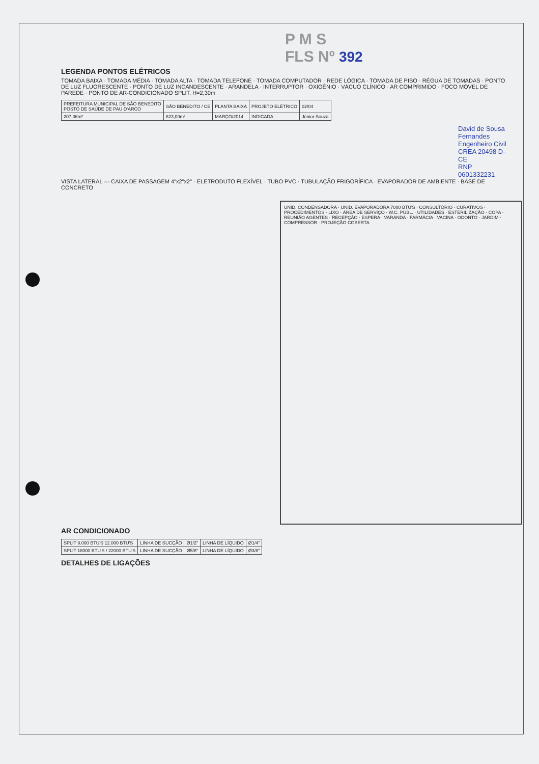P M S
FLS Nº 392
LEGENDA PONTOS ELÉTRICOS
TOMADA BAIXA · TOMADA MÉDIA · TOMADA ALTA · TOMADA TELEFONE · TOMADA COMPUTADOR · REDE LÓGICA · TOMADA DE PISO · RÉGUA DE TOMADAS · PONTO DE LUZ FLUORESCENTE · PONTO DE LUZ INCANDESCENTE · ARANDELA · INTERRUPTOR · OXIGÊNIO · VÁCUO CLÍNICO · AR COMPRIMIDO · FOCO MÓVEL DE PAREDE · PONTO DE AR-CONDICIONADO SPLIT, H=2,30m
| PREFEITURA MUNICIPAL DE SÃO BENEDITO POSTO DE SAÚDE DE PAU D'ARCO | SÃO BENEDITO / CE | PLANTA BAIXA | PROJETO ELÉTRICO | 02/04 |
| 207,36m² | 823,00m² | MARÇO/2014 | INDICADA | Júnior Souza |
David de Sousa Fernandes
Engenheiro Civil
CREA 20498 D-CE
RNP 0601332231
VISTA LATERAL — CAIXA DE PASSAGEM 4"x2"x2" · ELETRODUTO FLEXÍVEL · TUBO PVC · TUBULAÇÃO FRIGORÍFICA · EVAPORADOR DE AMBIENTE · BASE DE CONCRETO
UNID. CONDENSADORA · UNID. EVAPORADORA 7000 BTU'S · CONSULTÓRIO · CURATIVOS · PROCEDIMENTOS · LIXO · ÁREA DE SERVIÇO · W.C. PUBL. · UTILIDADES · ESTERILIZAÇÃO · COPA · REUNIÃO AGENTES · RECEPÇÃO · ESPERA · VARANDA · FARMÁCIA · VACINA · ODONTO · JARDIM · COMPRESSOR · PROJEÇÃO COBERTA
AR CONDICIONADO
| SPLIT 9.000 BTU'S 12.000 BTU'S | LINHA DE SUCÇÃO | Ø1/2" | LINHA DE LÍQUIDO | Ø1/4" |
| SPLIT 18000 BTU'S / 22000 BTU'S | LINHA DE SUCÇÃO | Ø5/8" | LINHA DE LÍQUIDO | Ø3/8" |
DETALHES DE LIGAÇÕES